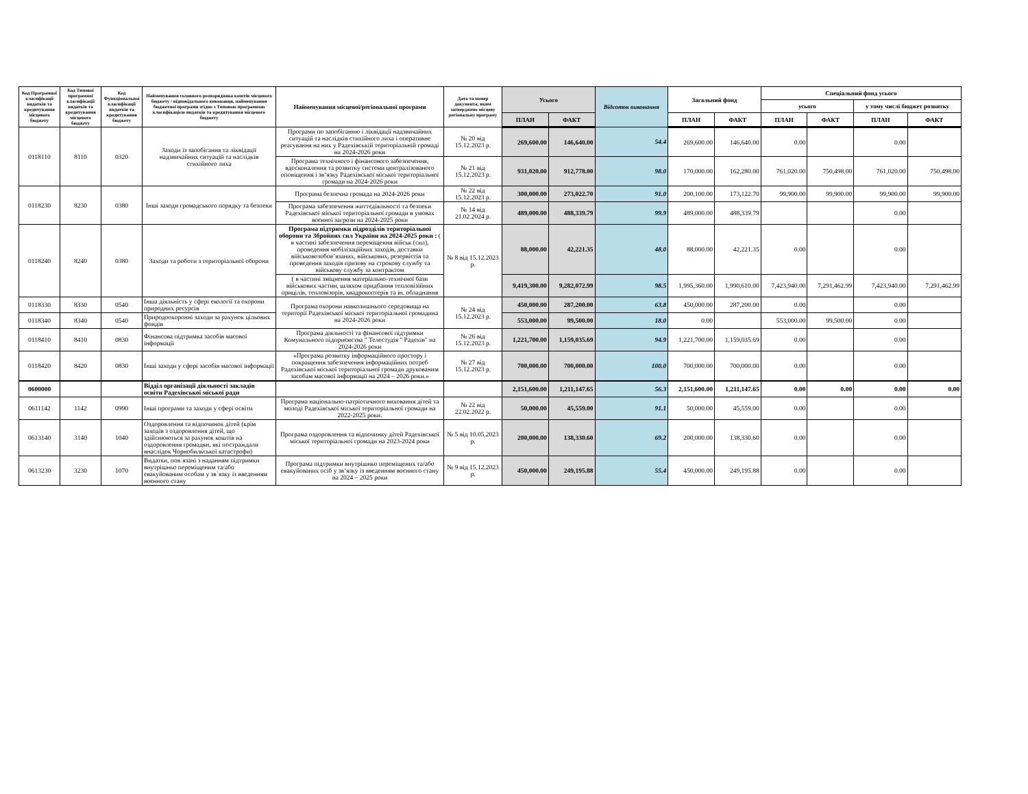| Код Програмної класифікації видатків та кредитування місцевого бюджету | Код Типової програмної класифікації видатків та кредитування місцевого бюджету | Код Функціональної класифікації видатків та кредитування бюджету | Найменування головного розпорядника коштів місцевого бюджету / відповідального виконавця, найменування бюджетної програми згідно з Типовою програмною класифікацією видатків та кредитування місцевого бюджету | Найменування місцевої/регіональної програми | Дата та номер документа, яким затверджено місцеву регіональну програму | Усього | | Відсоток виконання | Загальний фонд | | Спеціальний фонд усього | | | |
| --- | --- | --- | --- | --- | --- | --- | --- | --- | --- | --- | --- | --- | --- | --- |
| | | | | | | | | | | | усього | | у тому числі бюджет розвитку | |
| | | | | | | ПЛАН | ФАКТ | | ПЛАН | ФАКТ | ПЛАН | ФАКТ | ПЛАН | ФАКТ |
| 0118110 | 8110 | 0320 | Заходи із запобігання та ліквідації надзвичайних ситуацій та наслідків стихійного лиха | Програми по запобіганню і ліквідації надзвичайних ситуацій та наслідків стихійного лиха і оперативне реагування на них у Радехівській територіальній громаді на 2024-2026 роки | № 20 від 15.12.2023 р. | 269,600.00 | 146,640.00 | 54.4 | 269,600.00 | 146,640.00 | 0.00 | | 0.00 | |
| | | | | Програма технічного і фінансового забезпечення, вдосконалення та розвитку системи централізованого оповіщення і зв’язку Радехівської міської територіальної громади на 2024-2026 роки | № 21 від 15.12.2023 р. | 931,020.00 | 912,778.00 | 98.0 | 170,000.00 | 162,280.00 | 761,020.00 | 750,498.00 | 761,020.00 | 750,498.00 |
| 0118230 | 8230 | 0380 | Інші заходи громадського порядку та безпеки | Програма безпечна громада на 2024-2026 роки | № 22 від 15.12.2023 р. | 300,000.00 | 273,022.70 | 91.0 | 200,100.00 | 173,122.70 | 99,900.00 | 99,900.00 | 99,900.00 | 99,900.00 |
| | | | | Програма забезпечення життєдіяльності та безпеки Радехівської міської територіальної громади в умовах воєнної загрози на 2024-2025 роки | № 14 від 21.02.2024 р. | 489,000.00 | 488,339.79 | 99.9 | 489,000.00 | 488,339.79 | | | 0.00 | |
| 0118240 | 8240 | 0380 | Заходи та роботи з територіальної оборони | Програма підтримки підрозділів територіальної оборони та Збройних сил України на 2024-2025 роки : ( в частині забезпечення переміщення військ (сил), проведення мобілізаційних заходів, доставки військовозобов’язаних, військових, резервістів та проведення заходів призову на строкову службу та військову службу за контрактом | № 8 від 15.12.2023 р. | 88,000.00 | 42,221.35 | 48.0 | 88,000.00 | 42,221.35 | 0.00 | | 0.00 | |
| | | | | ( в частині зміцнення матеріально-технічної бази військових частин, шляхом придбання тепловізійних прицілів, тепловізорів, квадрокоптерів та ін. обладнання | | 9,419,300.00 | 9,282,072.99 | 98.5 | 1,995,360.00 | 1,990,610.00 | 7,423,940.00 | 7,291,462.99 | 7,423,940.00 | 7,291,462.99 |
| 0118330 | 8330 | 0540 | Інша діяльність у сфері екології та охорони природних ресурсів | Програма охорони навколишнього середовища на території Радехівської міської територіальної громадина на 2024-2026 роки | № 24 від 15.12.2023 р. | 450,000.00 | 287,200.00 | 63.8 | 450,000.00 | 287,200.00 | 0.00 | | 0.00 | |
| 0118340 | 8340 | 0540 | Природоохоронні заходи за рахунок цільових фондів | | | 553,000.00 | 99,500.00 | 18.0 | 0.00 | | 553,000.00 | 99,500.00 | 0.00 | |
| 0118410 | 8410 | 0830 | Фінансова підтримка засобів масової інформації | Програма діяльності та фінансової підтримки Комунального підприємства " Телестудія " Радехів" на 2024-2026 роки | № 26 від 15.12.2023 р. | 1,221,700.00 | 1,159,035.69 | 94.9 | 1,221,700.00 | 1,159,035.69 | 0.00 | | 0.00 | |
| 0118420 | 8420 | 0830 | Інші заходи у сфері засобів масової інформації | «Програма розвитку інформаційного простору і покращення забезпечення інформаційних потреб Радехівської міської територіальної громади друкованим засобам масової інформації на 2024 – 2026 роки.» | № 27 від 15.12.2023 р. | 700,000.00 | 700,000.00 | 100.0 | 700,000.00 | 700,000.00 | 0.00 | | 0.00 | |
| 0600000 | | | Відділ організації діяльності закладів освіти Радехівської міської ради | | | 2,151,600.00 | 1,211,147.65 | 56.3 | 2,151,600.00 | 1,211,147.65 | 0.00 | 0.00 | 0.00 | 0.00 |
| 0611142 | 1142 | 0990 | Інші програми та заходи у сфері освіти | Програма національно-патріотичного виховання дітей та молоді Радехівської міської територіальної громади на 2022-2025 роки. | № 22 від 22.02.2022 р. | 50,000.00 | 45,559.00 | 91.1 | 50,000.00 | 45,559.00 | 0.00 | | 0.00 | |
| 0613140 | 3140 | 1040 | Оздоровлення та відпочинок дітей (крім заходів з оздоровлення дітей, що здійснюються за рахунок коштів на оздоровлення громадян, які постраждали внаслідок Чорнобильської катастрофи) | Програма оздоровлення та відпочинку дітей Радехівської міської територіальної громади на 2023-2024 роки | № 5 від 10.05.2023 р. | 200,000.00 | 138,330.60 | 69.2 | 200,000.00 | 138,330.60 | 0.00 | | 0.00 | |
| 0613230 | 3230 | 1070 | Видатки, пов`язані з наданням підтримки внутрішньо переміщеним та/або евакуйованим особам у зв`язку із введенням воєнного стану | Програма підтримки внутрішньо переміщених та/або евакуйованих осіб у зв’язку із введенням воєнного стану на 2024 – 2025 роки | № 9 від 15.12.2023 р. | 450,000.00 | 249,195.88 | 55.4 | 450,000.00 | 249,195.88 | 0.00 | | 0.00 | |